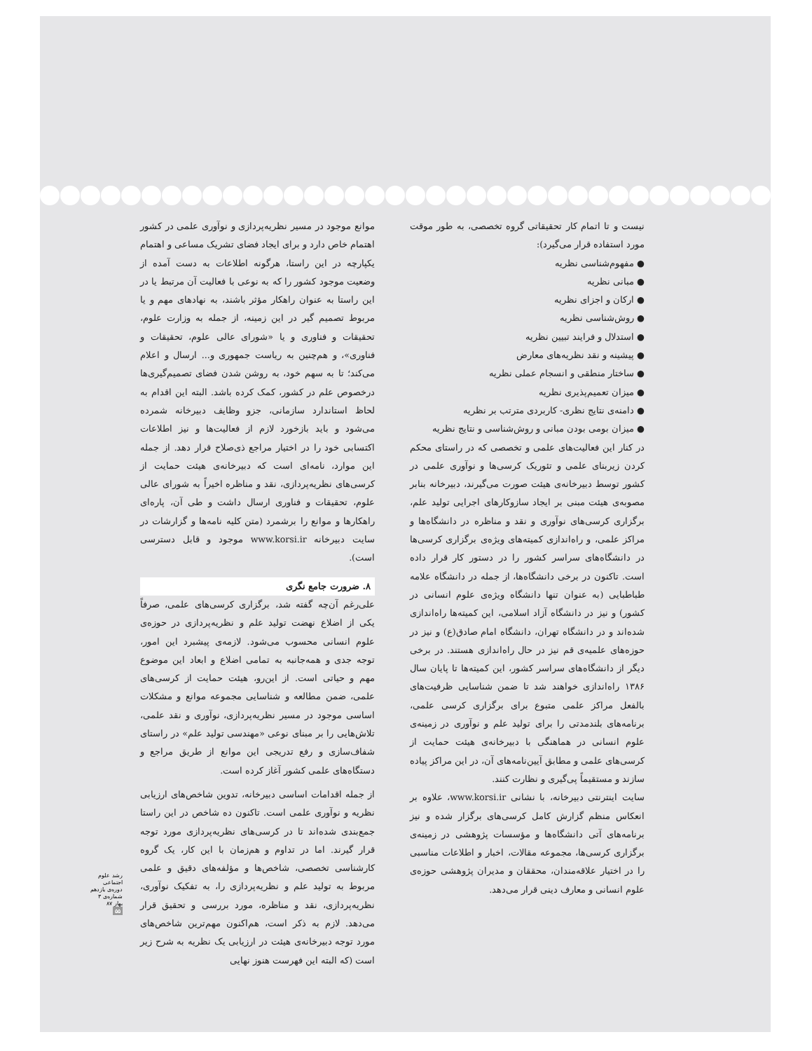موانع موجود در مسیر نظریه‌پردازی و نوآوری علمی در کشور اهتمام خاص دارد و برای ایجاد فضای تشریک مساعی و اهتمام یکپارچه در این راستا، هرگونه اطلاعات به دست آمده از وضعیت موجود کشور را که به نوعی با فعالیت آن مرتبط یا در این راستا به عنوان راهکار مؤثر باشند، به نهادهای مهم و یا مربوط تصمیم گیر در این زمینه، از جمله به وزارت علوم، تحقیقات و فناوری و یا «شورای عالی علوم، تحقیقات و فناوری»، و هم‌چنین به ریاست جمهوری و... ارسال و اعلام می‌کند؛ تا به سهم خود، به روشن شدن فضای تصمیم‌گیری‌ها درخصوص علم در کشور، کمک کرده باشد. البته این اقدام به لحاظ استاندارد سازمانی، جزو وظایف دبیرخانه شمرده می‌شود و باید بازخورد لازم از فعالیت‌ها و نیز اطلاعات اکتسابی خود را در اختیار مراجع ذی‌صلاح قرار دهد. از جمله این موارد، نامه‌ای است که دبیرخانه‌ی هیئت حمایت از کرسی‌های نظریه‌پردازی، نقد و مناظره اخیراً به شورای عالی علوم، تحقیقات و فناوری ارسال داشت و طی آن، پاره‌ای راهکارها و موانع را برشمرد (متن کلیه نامه‌ها و گزارشات در سایت دبیرخانه www.korsi.ir موجود و قابل دسترسی است).
۸. ضرورت جامع نگری
علی‌رغم آن‌چه گفته شد، برگزاری کرسی‌های علمی، صرفاً یکی از اضلاع نهضت تولید علم و نظریه‌پردازی در حوزه‌ی علوم انسانی محسوب می‌شود. لازمه‌ی پیشبرد این امور، توجه جدی و همه‌جانبه به تمامی اضلاع و ابعاد این موضوع مهم و حیاتی است. از این‌رو، هیئت حمایت از کرسی‌های علمی، ضمن مطالعه و شناسایی مجموعه موانع و مشکلات اساسی موجود در مسیر نظریه‌پردازی، نوآوری و نقد علمی، تلاش‌هایی را بر مبنای نوعی «مهندسی تولید علم» در راستای شفاف‌سازی و رفع تدریجی این موانع از طریق مراجع و دستگاه‌های علمی کشور آغاز کرده است.
از جمله اقدامات اساسی دبیرخانه، تدوین شاخص‌های ارزیابی نظریه و نوآوری علمی است. تاکنون ده شاخص در این راستا جمع‌بندی شده‌اند تا در کرسی‌های نظریه‌پردازی مورد توجه قرار گیرند. اما در تداوم و هم‌زمان با این کار، یک گروه کارشناسی تخصصی، شاخص‌ها و مؤلفه‌های دقیق و علمی مربوط به تولید علم و نظریه‌پردازی را، به تفکیک نوآوری، نظریه‌پردازی، نقد و مناظره، مورد بررسی و تحقیق قرار می‌دهد. لازم به ذکر است، هم‌اکنون مهم‌ترین شاخص‌های مورد توجه دبیرخانه‌ی هیئت در ارزیابی یک نظریه به شرح زیر است (که البته این فهرست هنوز نهایی
نیست و تا اتمام کار تحقیقاتی گروه تخصصی، به طور موقت مورد استفاده قرار می‌گیرد):
● مفهوم‌شناسی نظریه
● مبانی نظریه
● ارکان و اجزای نظریه
● روش‌شناسی نظریه
● استدلال و فرایند تبیین نظریه
● پیشینه و نقد نظریه‌های معارض
● ساختار منطقی و انسجام عملی نظریه
● میزان تعمیم‌پذیری نظریه
● دامنه‌ی نتایج نظری- کاربردی مترتب بر نظریه
● میزان بومی بودن مبانی و روش‌شناسی و نتایج نظریه
در کنار این فعالیت‌های علمی و تخصصی که در راستای محکم کردن زیربنای علمی و تئوریک کرسی‌ها و نوآوری علمی در کشور توسط دبیرخانه‌ی هیئت صورت می‌گیرند، دبیرخانه بنابر مصوبه‌ی هیئت مبنی بر ایجاد سازوکارهای اجرایی تولید علم، برگزاری کرسی‌های نوآوری و نقد و مناظره در دانشگاه‌ها و مراکز علمی، و راه‌اندازی کمیته‌های ویژه‌ی برگزاری کرسی‌ها در دانشگاه‌های سراسر کشور را در دستور کار قرار داده است. تاکنون در برخی دانشگاه‌ها، از جمله در دانشگاه علامه طباطبایی (به عنوان تنها دانشگاه ویژه‌ی علوم انسانی در کشور) و نیز در دانشگاه آزاد اسلامی، این کمیته‌ها راه‌اندازی شده‌اند و در دانشگاه تهران، دانشگاه امام صادق(ع) و نیز در حوزه‌های علمیه‌ی قم نیز در حال راه‌اندازی هستند. در برخی دیگر از دانشگاه‌های سراسر کشور، این کمیته‌ها تا پایان سال ۱۳۸۶ راه‌اندازی خواهند شد تا ضمن شناسایی ظرفیت‌های بالفعل مراکز علمی متبوع برای برگزاری کرسی علمی، برنامه‌های بلندمدتی را برای تولید علم و نوآوری در زمینه‌ی علوم انسانی در هماهنگی با دبیرخانه‌ی هیئت حمایت از کرسی‌های علمی و مطابق آیین‌نامه‌های آن، در این مراکز پیاده سازند و مستقیماً پی‌گیری و نظارت کنند.
سایت اینترنتی دبیرخانه، با نشانی www.korsi.ir، علاوه بر انعکاس منظم گزارش کامل کرسی‌های برگزار شده و نیز برنامه‌های آتی دانشگاه‌ها و مؤسسات پژوهشی در زمینه‌ی برگزاری کرسی‌ها، مجموعه مقالات، اخبار و اطلاعات مناسبی را در اختیار علاقه‌مندان، محققان و مدیران پژوهشی حوزه‌ی علوم انسانی و معارف دینی قرار می‌دهد.
رشد علوم اجتماعی
دوره‌ی یازدهم
شماره‌ی ۳
بهار ۸۷
۵۵